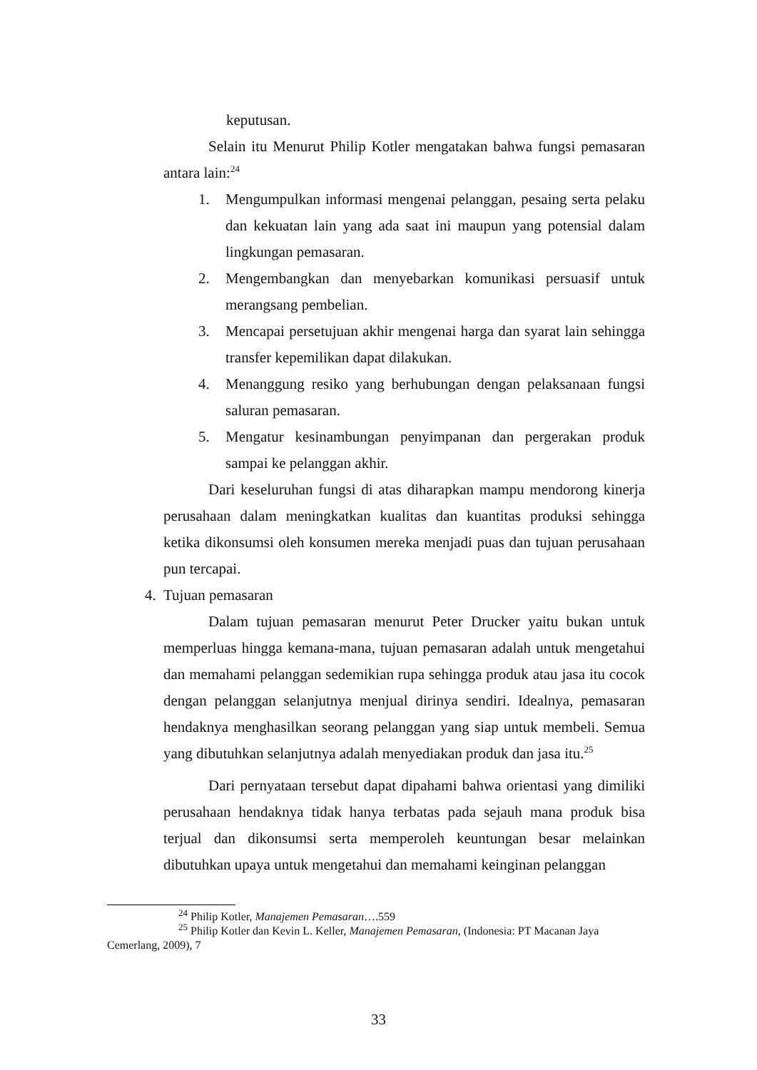keputusan.
Selain itu Menurut Philip Kotler mengatakan bahwa fungsi pemasaran antara lain:<sup>24</sup>
1. Mengumpulkan informasi mengenai pelanggan, pesaing serta pelaku dan kekuatan lain yang ada saat ini maupun yang potensial dalam lingkungan pemasaran.
2. Mengembangkan dan menyebarkan komunikasi persuasif untuk merangsang pembelian.
3. Mencapai persetujuan akhir mengenai harga dan syarat lain sehingga transfer kepemilikan dapat dilakukan.
4. Menanggung resiko yang berhubungan dengan pelaksanaan fungsi saluran pemasaran.
5. Mengatur kesinambungan penyimpanan dan pergerakan produk sampai ke pelanggan akhir.
Dari keseluruhan fungsi di atas diharapkan mampu mendorong kinerja perusahaan dalam meningkatkan kualitas dan kuantitas produksi sehingga ketika dikonsumsi oleh konsumen mereka menjadi puas dan tujuan perusahaan pun tercapai.
4. Tujuan pemasaran
Dalam tujuan pemasaran menurut Peter Drucker yaitu bukan untuk memperluas hingga kemana-mana, tujuan pemasaran adalah untuk mengetahui dan memahami pelanggan sedemikian rupa sehingga produk atau jasa itu cocok dengan pelanggan selanjutnya menjual dirinya sendiri. Idealnya, pemasaran hendaknya menghasilkan seorang pelanggan yang siap untuk membeli. Semua yang dibutuhkan selanjutnya adalah menyediakan produk dan jasa itu.<sup>25</sup>
Dari pernyataan tersebut dapat dipahami bahwa orientasi yang dimiliki perusahaan hendaknya tidak hanya terbatas pada sejauh mana produk bisa terjual dan dikonsumsi serta memperoleh keuntungan besar melainkan dibutuhkan upaya untuk mengetahui dan memahami keinginan pelanggan
<sup>24</sup> Philip Kotler, Manajemen Pemasaran….559
<sup>25</sup> Philip Kotler dan Kevin L. Keller, Manajemen Pemasaran, (Indonesia: PT Macanan Jaya Cemerlang, 2009), 7
33